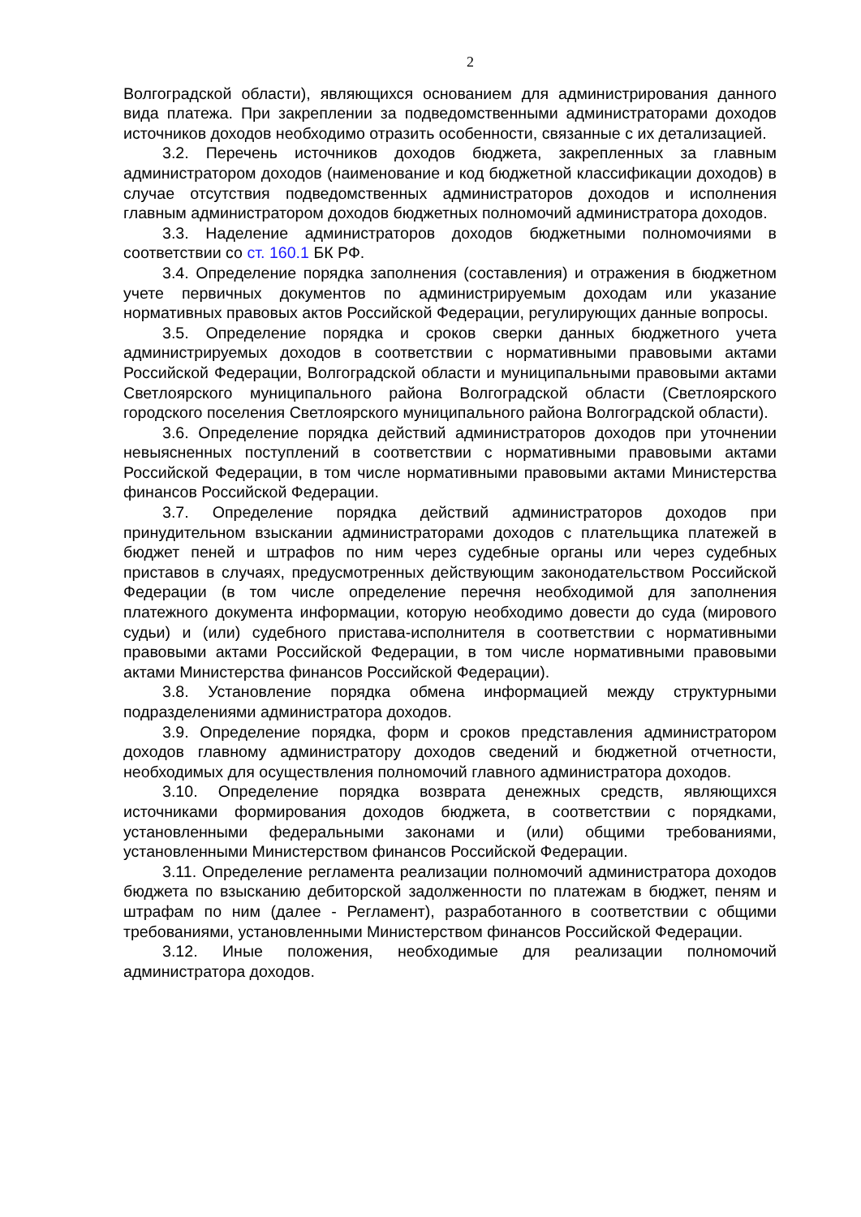2
Волгоградской области), являющихся основанием для администрирования данного вида платежа. При закреплении за подведомственными администраторами доходов источников доходов необходимо отразить особенности, связанные с их детализацией.
3.2. Перечень источников доходов бюджета, закрепленных за главным администратором доходов (наименование и код бюджетной классификации доходов) в случае отсутствия подведомственных администраторов доходов и исполнения главным администратором доходов бюджетных полномочий администратора доходов.
3.3. Наделение администраторов доходов бюджетными полномочиями в соответствии со ст. 160.1 БК РФ.
3.4. Определение порядка заполнения (составления) и отражения в бюджетном учете первичных документов по администрируемым доходам или указание нормативных правовых актов Российской Федерации, регулирующих данные вопросы.
3.5. Определение порядка и сроков сверки данных бюджетного учета администрируемых доходов в соответствии с нормативными правовыми актами Российской Федерации, Волгоградской области и муниципальными правовыми актами Светлоярского муниципального района Волгоградской области (Светлоярского городского поселения Светлоярского муниципального района Волгоградской области).
3.6. Определение порядка действий администраторов доходов при уточнении невыясненных поступлений в соответствии с нормативными правовыми актами Российской Федерации, в том числе нормативными правовыми актами Министерства финансов Российской Федерации.
3.7. Определение порядка действий администраторов доходов при принудительном взыскании администраторами доходов с плательщика платежей в бюджет пеней и штрафов по ним через судебные органы или через судебных приставов в случаях, предусмотренных действующим законодательством Российской Федерации (в том числе определение перечня необходимой для заполнения платежного документа информации, которую необходимо довести до суда (мирового судьи) и (или) судебного пристава-исполнителя в соответствии с нормативными правовыми актами Российской Федерации, в том числе нормативными правовыми актами Министерства финансов Российской Федерации).
3.8. Установление порядка обмена информацией между структурными подразделениями администратора доходов.
3.9. Определение порядка, форм и сроков представления администратором доходов главному администратору доходов сведений и бюджетной отчетности, необходимых для осуществления полномочий главного администратора доходов.
3.10. Определение порядка возврата денежных средств, являющихся источниками формирования доходов бюджета, в соответствии с порядками, установленными федеральными законами и (или) общими требованиями, установленными Министерством финансов Российской Федерации.
3.11. Определение регламента реализации полномочий администратора доходов бюджета по взысканию дебиторской задолженности по платежам в бюджет, пеням и штрафам по ним (далее - Регламент), разработанного в соответствии с общими требованиями, установленными Министерством финансов Российской Федерации.
3.12. Иные положения, необходимые для реализации полномочий администратора доходов.